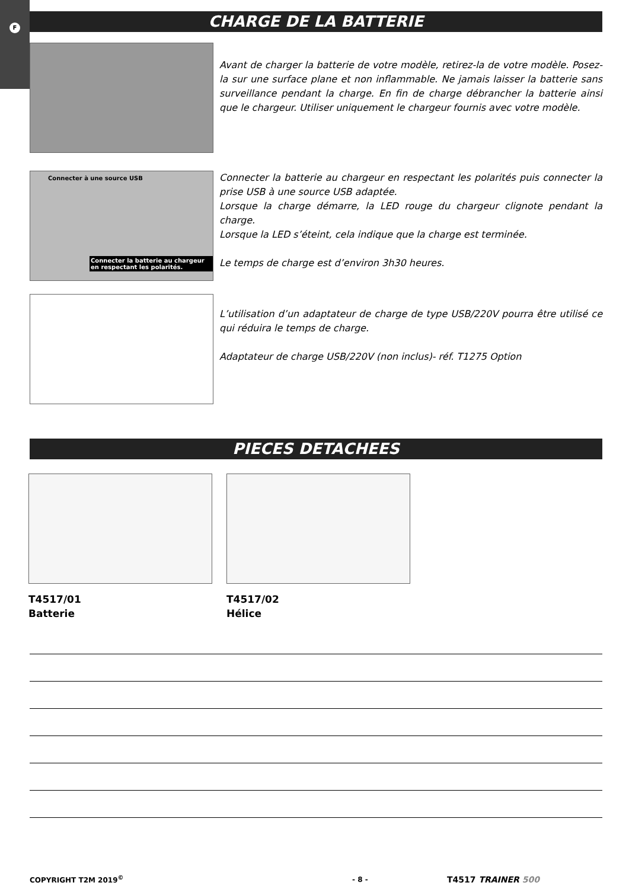F
CHARGE DE LA BATTERIE
Avant de charger la batterie de votre modèle, retirez-la de votre modèle. Posez-la sur une surface plane et non inflammable. Ne jamais laisser la batterie sans surveillance pendant la charge. En fin de charge débrancher la batterie ainsi que le chargeur. Utiliser uniquement le chargeur fournis avec votre modèle.
Connecter à une source USB
Connecter la batterie au chargeur en respectant les polarités.
Connecter la batterie au chargeur en respectant les polarités puis connecter la prise USB à une source USB adaptée.
Lorsque la charge démarre, la LED rouge du chargeur clignote pendant la charge.
Lorsque la LED s’éteint, cela indique que la charge est terminée.
Le temps de charge est d’environ 3h30 heures.
L’utilisation d’un adaptateur de charge de type USB/220V pourra être utilisé ce qui réduira le temps de charge.
Adaptateur de charge USB/220V (non inclus)- réf. T1275 Option
PIECES DETACHEES
T4517/01
Batterie
T4517/02
Hélice
COPYRIGHT T2M 2019<sup>©</sup> - 8 -
T4517 TRAINER 500